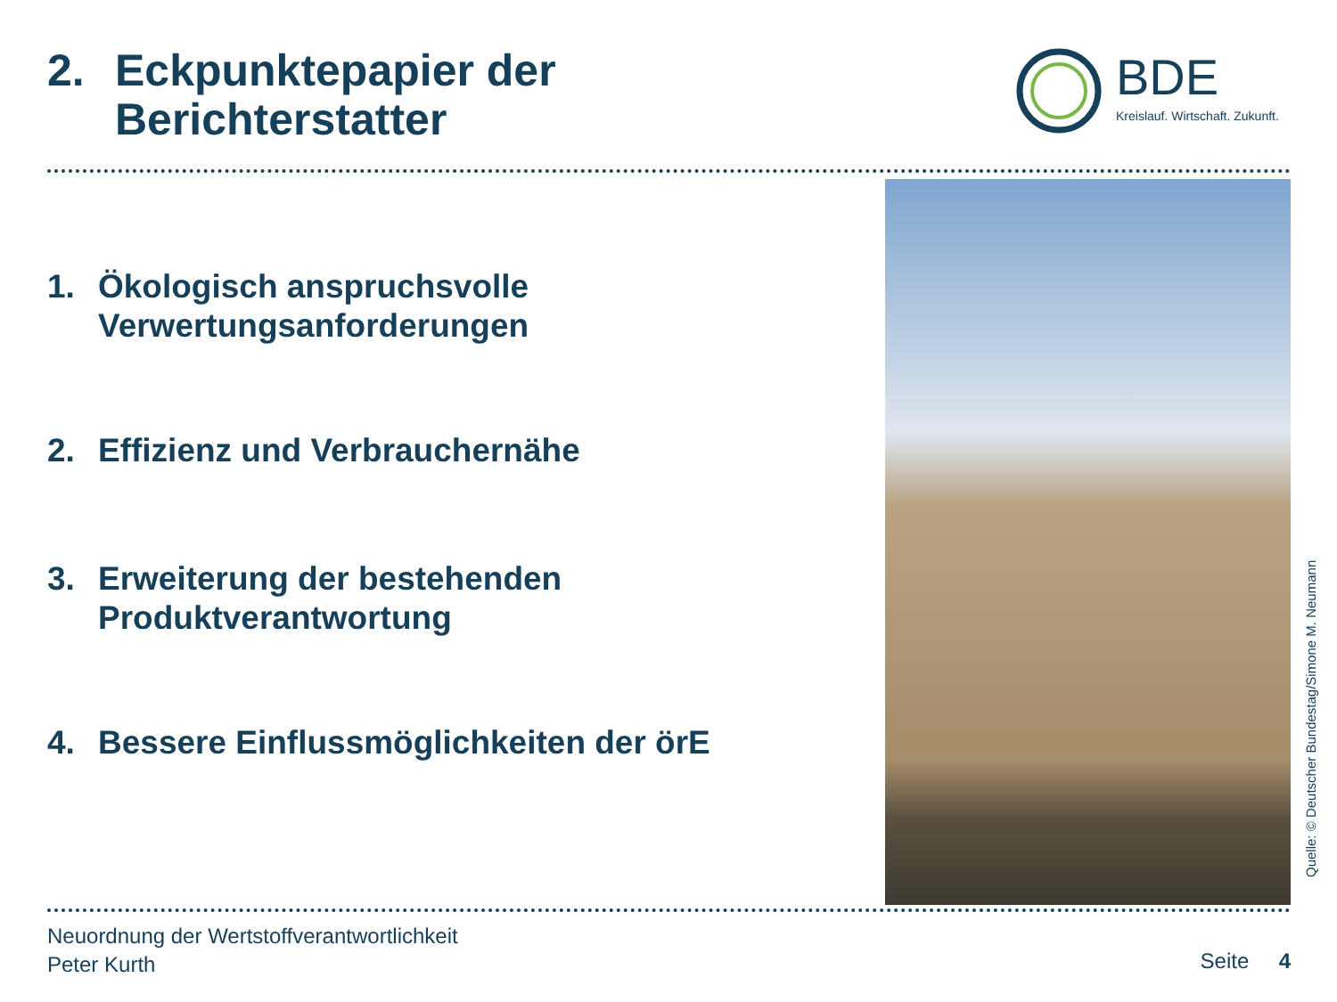2. Eckpunktepapier der
Berichterstatter
BDE
Kreislauf. Wirtschaft. Zukunft.
1. Ökologisch anspruchsvolle
Verwertungsanforderungen
2. Effizienz und Verbrauchernähe
3. Erweiterung der bestehenden
Produktverantwortung
4. Bessere Einflussmöglichkeiten der örE
Quelle: © Deutscher Bundestag/Simone M. Neumann
Neuordnung der Wertstoffverantwortlichkeit
Peter Kurth
Seite 4